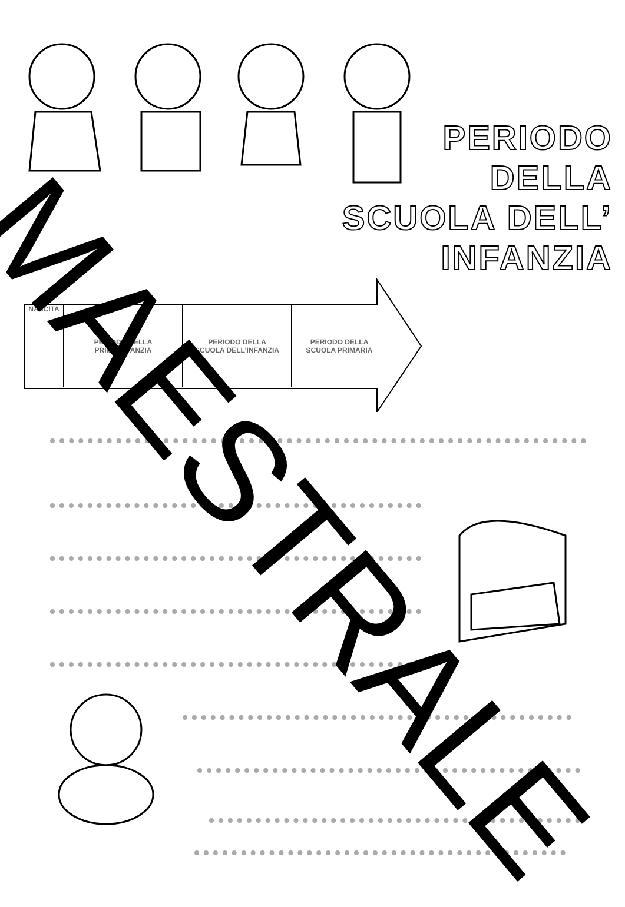PERIODO
DELLA
SCUOLA DELL’ INFANZIA
NASCITA PERIODO DELLA
PRIMA INFANZIA
PERIODO DELLA
SCUOLA DELL’INFANZIA
PERIODO DELLA
SCUOLA PRIMARIA
MAESTRALE